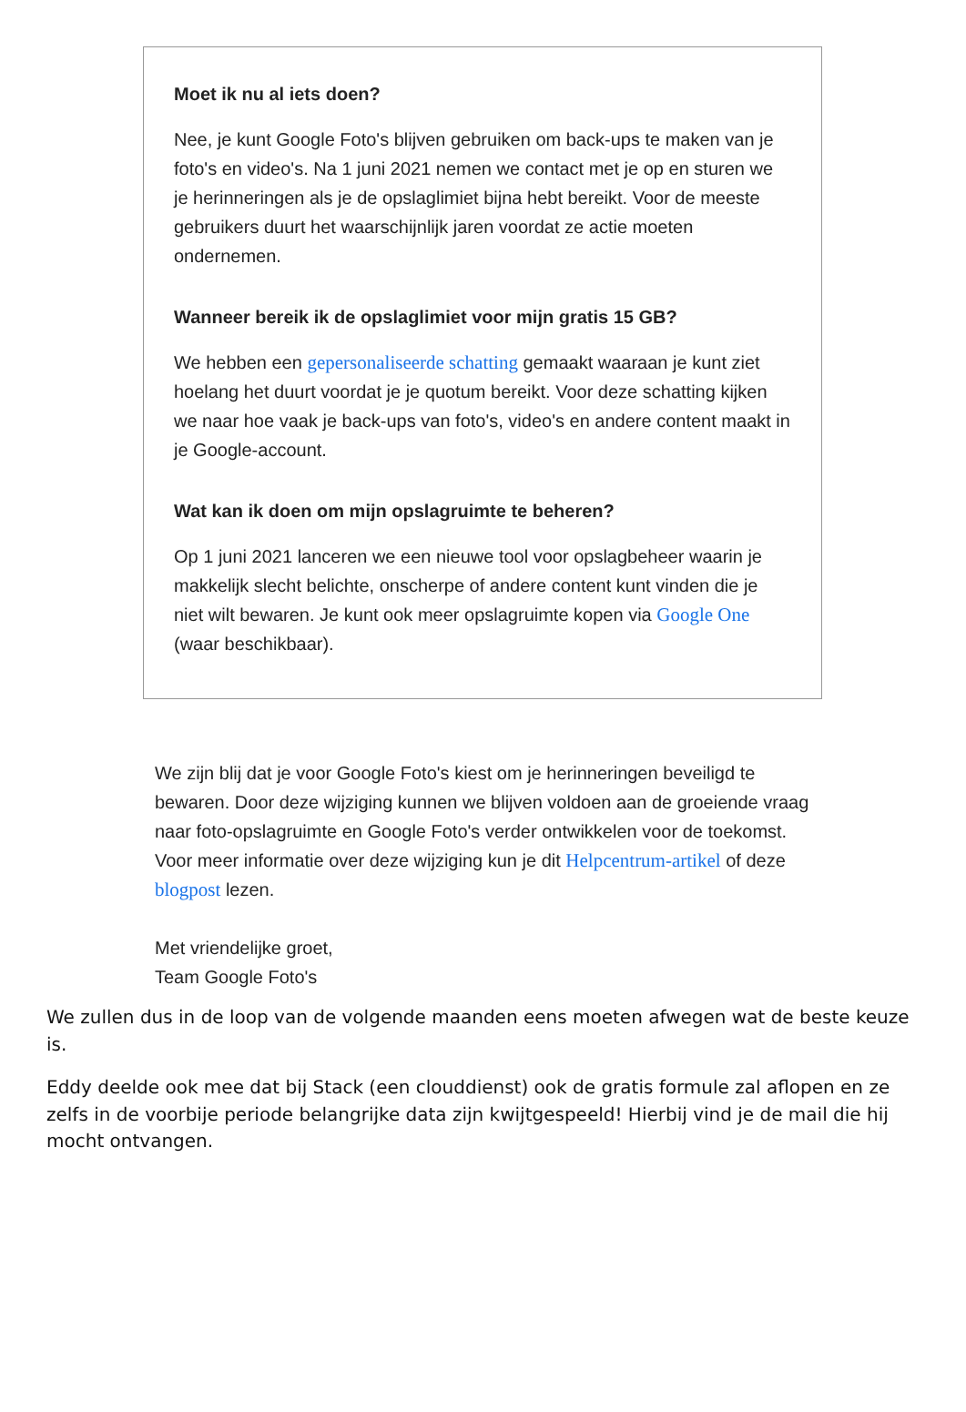Moet ik nu al iets doen?
Nee, je kunt Google Foto's blijven gebruiken om back-ups te maken van je foto's en video's. Na 1 juni 2021 nemen we contact met je op en sturen we je herinneringen als je de opslaglimiet bijna hebt bereikt. Voor de meeste gebruikers duurt het waarschijnlijk jaren voordat ze actie moeten ondernemen.
Wanneer bereik ik de opslaglimiet voor mijn gratis 15 GB?
We hebben een gepersonaliseerde schatting gemaakt waaraan je kunt ziet hoelang het duurt voordat je je quotum bereikt. Voor deze schatting kijken we naar hoe vaak je back-ups van foto's, video's en andere content maakt in je Google-account.
Wat kan ik doen om mijn opslagruimte te beheren?
Op 1 juni 2021 lanceren we een nieuwe tool voor opslagbeheer waarin je makkelijk slecht belichte, onscherpe of andere content kunt vinden die je niet wilt bewaren. Je kunt ook meer opslagruimte kopen via Google One (waar beschikbaar).
We zijn blij dat je voor Google Foto's kiest om je herinneringen beveiligd te bewaren. Door deze wijziging kunnen we blijven voldoen aan de groeiende vraag naar foto-opslagruimte en Google Foto's verder ontwikkelen voor de toekomst. Voor meer informatie over deze wijziging kun je dit Helpcentrum-artikel of deze blogpost lezen.
Met vriendelijke groet,
Team Google Foto's
We zullen dus in de loop van de volgende maanden eens moeten afwegen wat de beste keuze is.
Eddy deelde ook mee dat bij Stack (een clouddienst) ook de gratis formule zal aflopen en ze zelfs in de voorbije periode belangrijke data zijn kwijtgespeeld! Hierbij vind je de mail die hij mocht ontvangen.